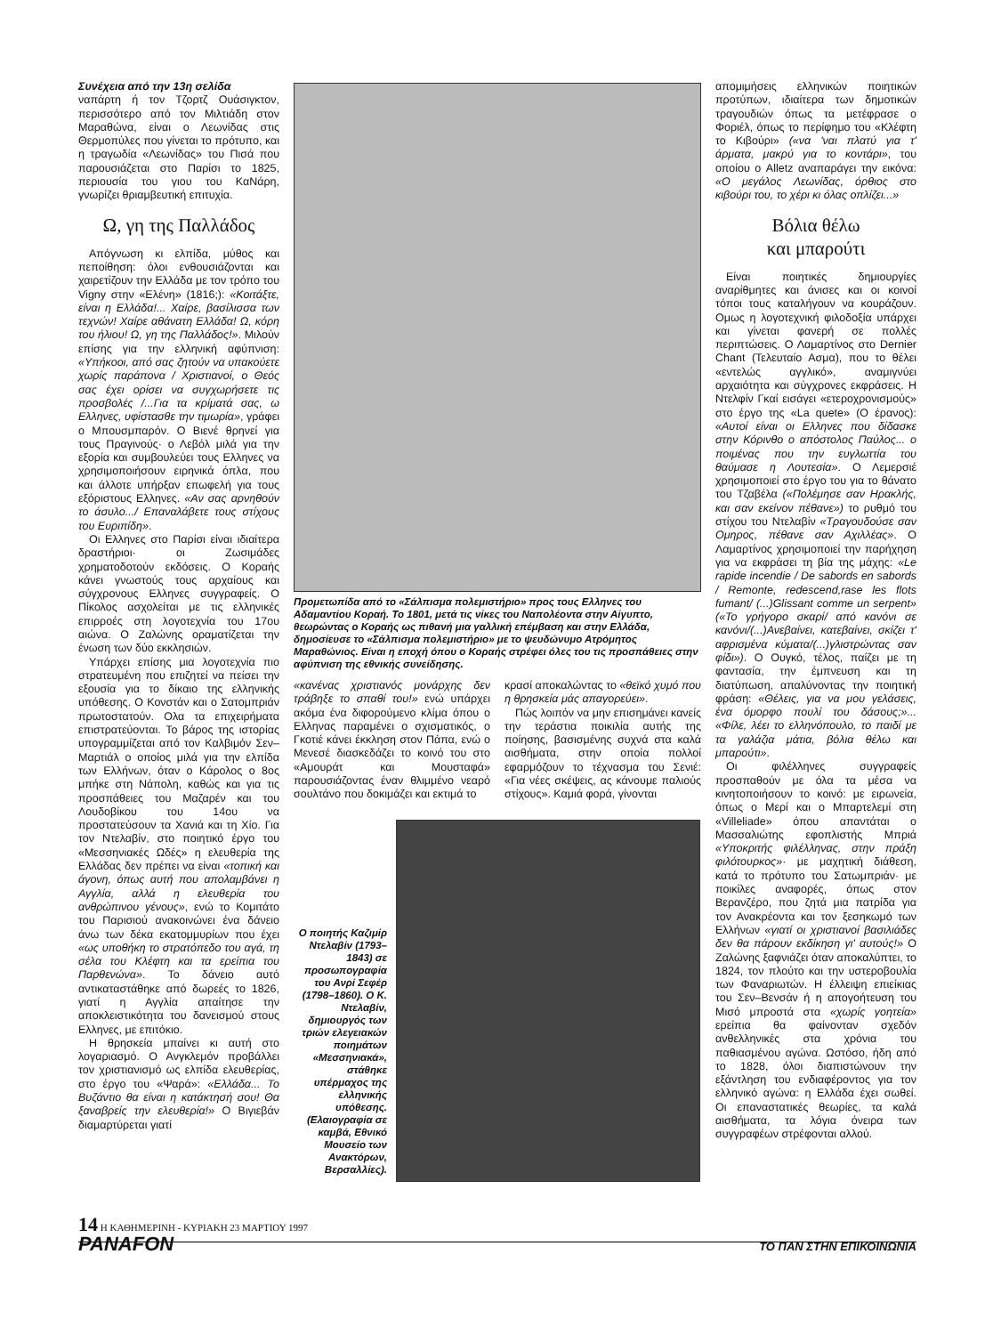Συνέχεια από την 13η σελίδα
ναπάρτη ή τον Τζορτζ Ουάσιγκτον, περισσότερο από τον Μιλτιάδη στον Μαραθώνα, είναι ο Λεωνίδας στις Θερμοπύλες που γίνεται το πρότυπο, και η τραγωδία «Λεωνίδας» του Πισά που παρουσιάζεται στο Παρίσι το 1825, περιουσία του γιου του ΚαNάρη, γνωρίζει θριαμβευτική επιτυχία.
Ω, γη της Παλλάδος
Απόγνωση κι ελπίδα, μύθος και πεποίθηση: όλοι ενθουσιάζονται και χαιρετίζουν την Ελλάδα με τον τρόπο του Vigny στην «Ελένη» (1816;): «Κοιτάξτε, είναι η Ελλάδα!... Χαίρε, βασίλισσα των τεχνών! Χαίρε αθάνατη Ελλάδα! Ω, κόρη του ήλιου! Ω, γη της Παλλάδος!». Μιλούν επίσης για την ελληνική αφύπνιση: «Υπήκοοι, από σας ζητούν να υπακούετε χωρίς παράπονα / Χριστιανοί, ο Θεός σας έχει ορίσει να συγχωρήσετε τις προσβολές /...Για τα κρίματά σας, ω Ελληνες, υφίστασθε την τιμωρία», γράφει ο Μπουσμπαρόν. Ο Βιενέ θρηνεί για τους Πραγινούς· ο Λεβόλ μιλά για την εξορία και συμβουλεύει τους Ελληνες να χρησιμοποιήσουν ειρηνικά όπλα, που και άλλοτε υπήρξαν επωφελή για τους εξόριστους Ελληνες. «Αν σας αρνηθούν το άσυλο.../ Επαναλάβετε τους στίχους του Ευριπίδη».
Οι Ελληνες στο Παρίσι είναι ιδιαίτερα δραστήριοι· οι Ζωσιμάδες χρηματοδοτούν εκδόσεις. Ο Κοραής κάνει γνωστούς τους αρχαίους και σύγχρονους Ελληνες συγγραφείς. Ο Πίκολος ασχολείται με τις ελληνικές επιρροές στη λογοτεχνία του 17ου αιώνα. Ο Ζαλώνης οραματίζεται την ένωση των δύο εκκλησιών.
Υπάρχει επίσης μια λογοτεχνία πιο στρατευμένη που επιζητεί να πείσει την εξουσία για το δίκαιο της ελληνικής υπόθεσης. Ο Κονστάν και ο Σατομπριάν πρωτοστατούν. Ολα τα επιχειρήματα επιστρατεύονται. Το βάρος της ιστορίας υπογραμμίζεται από τον Καλβιμόν Σεν–Μαρτιάλ ο οποίος μιλά για την ελπίδα των Ελλήνων, όταν ο Κάρολος ο 8ος μπήκε στη Νάπολη, καθώς και για τις προσπάθειες του Μαζαρέν και του Λουδοβίκου του 14ου να προστατεύσουν τα Χανιά και τη Χίο. Για τον Ντελαβίν, στο ποιητικό έργο του «Μεσσηνιακές Ωδές» η ελευθερία της Ελλάδας δεν πρέπει να είναι «τοπική και άγονη, όπως αυτή που απολαμβάνει η Αγγλία, αλλά η ελευθερία του ανθρώπινου γένους», ενώ το Κομιτάτο του Παρισιού ανακοινώνει ένα δάνειο άνω των δέκα εκατομμυρίων που έχει «ως υποθήκη το στρατόπεδο του αγά, τη σέλα του Κλέφτη και τα ερείπια του Παρθενώνα». Το δάνειο αυτό αντικαταστάθηκε από δωρεές το 1826, γιατί η Αγγλία απαίτησε την αποκλειστικότητα του δανεισμού στους Ελληνες, με επιτόκιο.
Η θρησκεία μπαίνει κι αυτή στο λογαριασμό. Ο Ανγκλεμόν προβάλλει τον χριστιανισμό ως ελπίδα ελευθερίας, στο έργο του «Ψαρά»: «Ελλάδα... Το Βυζάντιο θα είναι η κατάκτησή σου! Θα ξαναβρείς την ελευθερία!» Ο Βιγιεβάν διαμαρτύρεται γιατί
Προμετωπίδα από το «Σάλπισμα πολεμιστήριο» προς τους Ελληνες του Αδαμαντίου Κοραή. Το 1801, μετά τις νίκες του Ναπολέοντα στην Αίγυπτο, θεωρώντας ο Κοραής ως πιθανή μια γαλλική επέμβαση και στην Ελλάδα, δημοσίευσε το «Σάλπισμα πολεμιστήριο» με το ψευδώνυμο Ατρόμητος Μαραθώνιος. Είναι η εποχή όπου ο Κοραής στρέφει όλες του τις προσπάθειες στην αφύπνιση της εθνικής συνείδησης.
«κανένας χριστιανός μονάρχης δεν τράβηξε το σπαθί του!» ενώ υπάρχει ακόμα ένα διφορούμενο κλίμα όπου ο Ελληνας παραμένει ο σχισματικός, ο Γκοτιέ κάνει έκκληση στον Πάπα, ενώ ο Μενεσέ διασκεδάζει το κοινό του στο «Αμουράτ και Μουσταφά» παρουσιάζοντας έναν θλιμμένο νεαρό σουλτάνο που δοκιμάζει και εκτιμά το
κρασί αποκαλώντας το «θεϊκό χυμό που η θρησκεία μάς απαγορεύει».
Πώς λοιπόν να μην επισημάνει κανείς την τεράστια ποικιλία αυτής της ποίησης, βασισμένης συχνά στα καλά αισθήματα, στην οποία πολλοί εφαρμόζουν το τέχνασμα του Σενιέ: «Για νέες σκέψεις, ας κάνουμε παλιούς στίχους». Καμιά φορά, γίνονται
Ο ποιητής Καζιμίρ Ντελαβίν (1793–1843) σε προσωπογραφία του Ανρί Σεφέρ (1798–1860). Ο Κ. Ντελαβίν, δημιουργός των τριών ελεγειακών ποιημάτων «Μεσσηνιακά», στάθηκε υπέρμαχος της ελληνικής υπόθεσης. (Ελαιογραφία σε καμβά, Εθνικό Μουσείο των Ανακτόρων, Βερσαλλίες).
απομιμήσεις ελληνικών ποιητικών προτύπων, ιδιαίτερα των δημοτικών τραγουδιών όπως τα μετέφρασε ο Φοριέλ, όπως το περίφημο του «Κλέφτη το Κιβούρι» («να 'ναι πλατύ για τ' άρματα, μακρύ για το κοντάρι», του οποίου ο Alletz αναπαράγει την εικόνα: «Ο μεγάλος Λεωνίδας, όρθιος στο κιβούρι του, το χέρι κι όλας οπλίζει...»
Βόλια θέλω
και μπαρούτι
Είναι ποιητικές δημιουργίες αναρίθμητες και άνισες και οι κοινοί τόποι τους καταλήγουν να κουράζουν. Ομως η λογοτεχνική φιλοδοξία υπάρχει και γίνεται φανερή σε πολλές περιπτώσεις. Ο Λαμαρτίνος στο Dernier Chant (Τελευταίο Ασμα), που το θέλει «εντελώς αγγλικό», αναμιγνύει αρχαιότητα και σύγχρονες εκφράσεις. Η Ντελφίν Γκαί εισάγει «ετεροχρονισμούς» στο έργο της «La quete» (Ο έρανος): «Αυτοί είναι οι Ελληνες που δίδασκε στην Κόρινθο ο απόστολος Παύλος... ο ποιμένας που την ευγλωττία του θαύμασε η Λουτεσία». Ο Λεμερσιέ χρησιμοποιεί στο έργο του για το θάνατο του Τζαβέλα («Πολέμησε σαν Ηρακλής, και σαν εκείνον πέθανε») το ρυθμό του στίχου του Ντελαβίν «Τραγουδούσε σαν Ομηρος, πέθανε σαν Αχιλλέας». Ο Λαμαρτίνος χρησιμοποιεί την παρήχηση για να εκφράσει τη βία της μάχης: «Le rapide incendie / De sabords en sabords / Remonte, redescend,rase les flots fumant/ (...)Glissant comme un serpent» («Το γρήγορο σκαρί/ από κανόνι σε κανόνι/(...)Ανεβαίνει, κατεβαίνει, σκίζει τ' αφρισμένα κύματα/(...)γλιστρώντας σαν φίδι»). Ο Ουγκό, τέλος, παίζει με τη φαντασία, την έμπνευση και τη διατύπωση, απαλύνοντας την ποιητική φράση: «Θέλεις, για να μου γελάσεις, ένα όμορφο πουλί του δάσους;»... «Φίλε, λέει το ελληνόπουλο, το παιδί με τα γαλάζια μάτια, βόλια θέλω και μπαρούτι».
Οι φιλέλληνες συγγραφείς προσπαθούν με όλα τα μέσα να κινητοποιήσουν το κοινό: με ειρωνεία, όπως ο Μερί και ο Μπαρτελεμί στη «Villeliade» όπου απαντάται ο Μασσαλιώτης εφοπλιστής Μπριά «Υποκριτής φιλέλληνας, στην πράξη φιλότουρκος»· με μαχητική διάθεση, κατά το πρότυπο του Σατωμπριάν· με ποικίλες αναφορές, όπως στον Βερανζέρο, που ζητά μια πατρίδα για τον Ανακρέοντα και τον ξεσηκωμό των Ελλήνων «γιατί οι χριστιανοί βασιλιάδες δεν θα πάρουν εκδίκηση γι' αυτούς!» Ο Ζαλώνης ξαφνιάζει όταν αποκαλύπτει, το 1824, τον πλούτο και την υστεροβουλία των Φαναριωτών. Η έλλειψη επιείκιας του Σεν–Βενσάν ή η απογοήτευση του Μισό μπροστά στα «χωρίς γοητεία» ερείπια θα φαίνονταν σχεδόν ανθελληνικές στα χρόνια του παθιασμένου αγώνα. Ωστόσο, ήδη από το 1828, όλοι διαπιστώνουν την εξάντληση του ενδιαφέροντος για τον ελληνικό αγώνα: η Ελλάδα έχει σωθεί. Οι επαναστατικές θεωρίες, τα καλά αισθήματα, τα λόγια όνειρα των συγγραφέων στρέφονται αλλού.
14 Η ΚΑΘΗΜΕΡΙΝΗ - ΚΥΡΙΑΚΗ 23 ΜΑΡΤΙΟΥ 1997
PANAFON ΤΟ ΠΑΝ ΣΤΗΝ ΕΠΙΚΟΙΝΩΝΙΑ